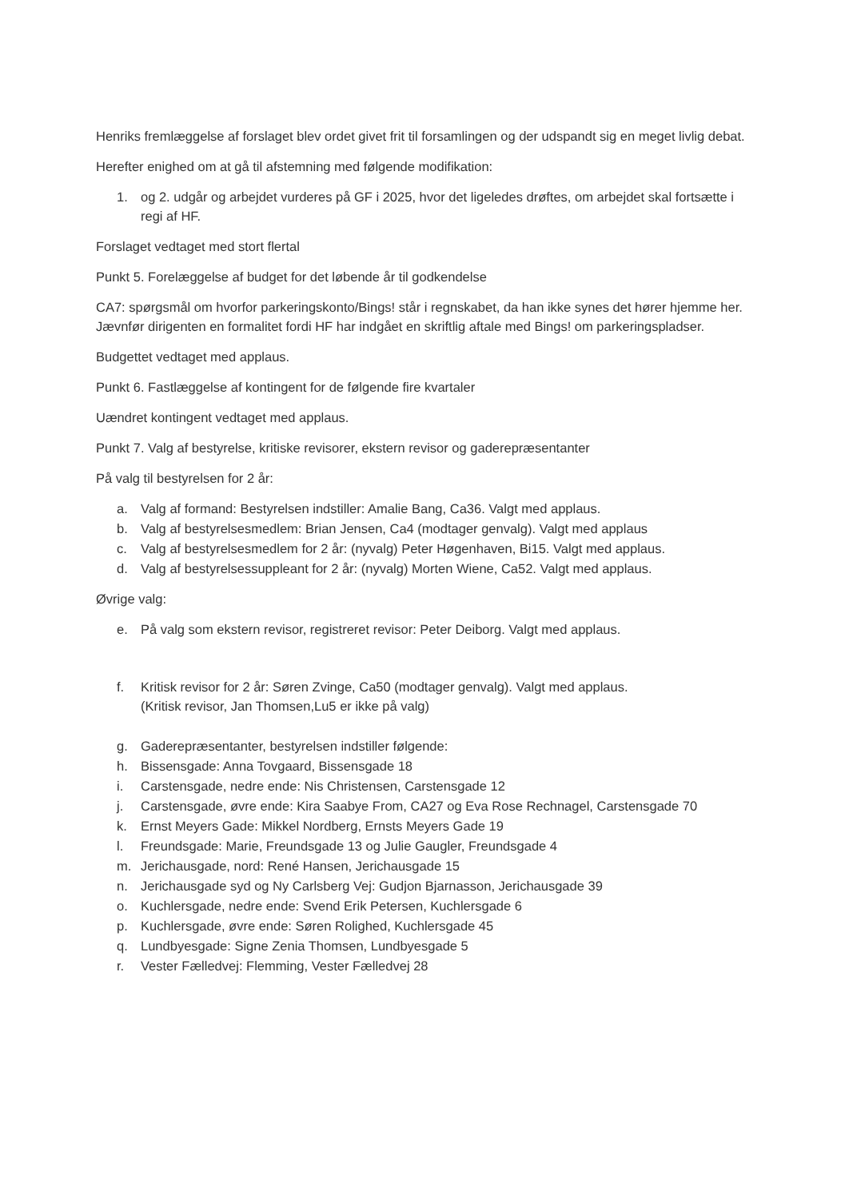Henriks fremlæggelse af forslaget blev ordet givet frit til forsamlingen og der udspandt sig en meget livlig debat.
Herefter enighed om at gå til afstemning med følgende modifikation:
1. og 2. udgår og arbejdet vurderes på GF i 2025, hvor det ligeledes drøftes, om arbejdet skal fortsætte i regi af HF.
Forslaget vedtaget med stort flertal
Punkt 5. Forelæggelse af budget for det løbende år til godkendelse
CA7: spørgsmål om hvorfor parkeringskonto/Bings! står i regnskabet, da han ikke synes det hører hjemme her. Jævnfør dirigenten en formalitet fordi HF har indgået en skriftlig aftale med Bings! om parkeringspladser.
Budgettet vedtaget med applaus.
Punkt 6. Fastlæggelse af kontingent for de følgende fire kvartaler
Uændret kontingent vedtaget med applaus.
Punkt 7. Valg af bestyrelse, kritiske revisorer, ekstern revisor og gaderepræsentanter
På valg til bestyrelsen for 2 år:
a. Valg af formand: Bestyrelsen indstiller: Amalie Bang, Ca36. Valgt med applaus.
b. Valg af bestyrelsesmedlem: Brian Jensen, Ca4 (modtager genvalg). Valgt med applaus
c. Valg af bestyrelsesmedlem for 2 år: (nyvalg) Peter Høgenhaven, Bi15. Valgt med applaus.
d. Valg af bestyrelsessuppleant for 2 år: (nyvalg) Morten Wiene, Ca52. Valgt med applaus.
Øvrige valg:
e. På valg som ekstern revisor, registreret revisor: Peter Deiborg. Valgt med applaus.
f. Kritisk revisor for 2 år: Søren Zvinge, Ca50 (modtager genvalg). Valgt med applaus.
(Kritisk revisor, Jan Thomsen,Lu5 er ikke på valg)
g. Gaderepræsentanter, bestyrelsen indstiller følgende:
h. Bissensgade: Anna Tovgaard, Bissensgade 18
i. Carstensgade, nedre ende: Nis Christensen, Carstensgade 12
j. Carstensgade, øvre ende: Kira Saabye From, CA27 og Eva Rose Rechnagel, Carstensgade 70
k. Ernst Meyers Gade: Mikkel Nordberg, Ernsts Meyers Gade 19
l. Freundsgade: Marie, Freundsgade 13 og Julie Gaugler, Freundsgade 4
m. Jerichausgade, nord: René Hansen, Jerichausgade 15
n. Jerichausgade syd og Ny Carlsberg Vej: Gudjon Bjarnasson, Jerichausgade 39
o. Kuchlersgade, nedre ende: Svend Erik Petersen, Kuchlersgade 6
p. Kuchlersgade, øvre ende: Søren Rolighed, Kuchlersgade 45
q. Lundbyesgade: Signe Zenia Thomsen, Lundbyesgade 5
r. Vester Fælledvej: Flemming, Vester Fælledvej 28